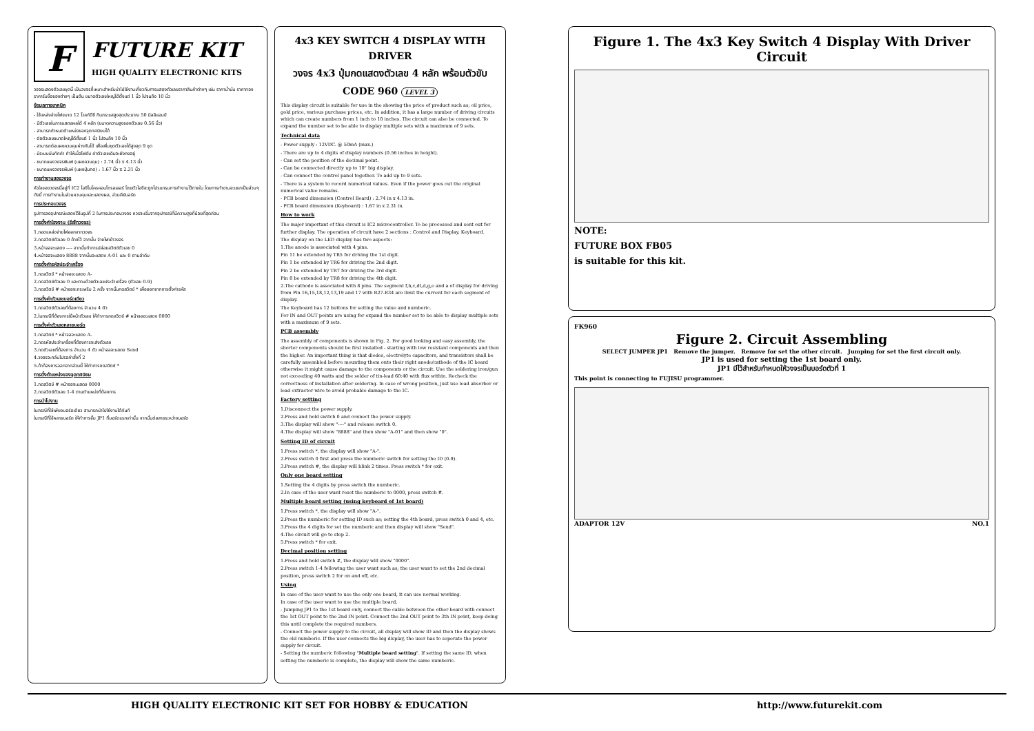F
FUTURE KIT
HIGH QUALITY ELECTRONIC KITS
วงจรแสดงตัวเลขชุดนี้ เป็นวงจรที่เหมาะสำหรับนำไปใช้งานเกี่ยวกับการแสดงตัวเลขราคาสินค้าต่างๆ เช่น ราคาน้ำมัน ราคาทอง ราคารับซื้อของต่างๆ เป็นต้น ขนาดตัวเลขใหญ่ได้ตั้งแต่ 1 นิ้ว ไปจนถึง 10 นิ้ว
ข้อมูลทางเทคนิค
- ใช้แหล่งจ่ายไฟขนาด 12 โวลท์ดีซี กินกระแสสูงสุดประมาณ 50 มิลลิแอมป์
- มีตัวเลขในการแสดงผลได้ 4 หลัก (ขนาดความสูงของตัวเลข 0.56 นิ้ว)
- สามารถกำหนดตำแหน่งของจุดทศนิยมได้
- ต่อตัวเลขขนาดใหญ่ได้ตั้งแต่ 1 นิ้ว ไปจนถึง 10 นิ้ว
- สามารถต่อแผงควบคุมห่างกันได้ เพื่อเพิ่มชุดตัวเลขได้สูงสุด 9 ชุด
- มีระบบบันทึกค่า ทำให้เมื่อไฟดับ ค่าตัวเลขเดิมจะยังคงอยู่
- ขนาดแผงวงจรพิมพ์ (แผงควบคุม) : 2.74 นิ้ว x 4.13 นิ้ว
- ขนาดแผงวงจรพิมพ์ (แผงปุ่มกด) : 1.67 นิ้ว x 2.31 นิ้ว
การทำงานของวงจร
หัวใจของวงจรนี้อยู่ที่ IC2 ไอซีไมโครคอนโทรลเลอร์ โดยตัวไอซีจะถูกโปรแกรมการทำงานไว้ภายใน โดยการทำงานจะแยกเป็นส่วนๆ ดังนี้ การทำงานในส่วนควบคุมและแสดงผล, ส่วนคีย์บอร์ด
การประกอบวงจร
รูปการลงอุปกรณ์แสดงไว้ในรูปที่ 2 ในการประกอบวงจร ควรจะเริ่มจากอุปกรณ์ที่มีความสูงที่น้อยที่สุดก่อน
การตั้งค่าโรงงาน (รีเซ็ทวงจร)
1.ถอดแหล่งจ่ายไฟออกจากวงจร
2.กดสวิตซ์ตัวเลข 0 ค้างไว้ จากนั้น จ่ายไฟเข้าวงจร
3.หน้าจอจะแสดง ---- จากนั้นทำการปล่อยสวิตซ์ตัวเลข 0
4.หน้าจอจะแสดง 8888 จากนั้นจะแสดง A-01 และ 0 ตามลำดับ
การตั้งค่ารหัสประจำเครื่อง
1.กดสวิตซ์ * หน้าจอจะแสดง A-
2.กดสวิตซ์ตัวเลข 0 และตามด้วยตัวเลขประจำเครื่อง (ตัวเลข 0-9)
3.กดสวิตซ์ # หน้าจอจะกระพริบ 2 ครั้ง จากนั้นกดสวิตซ์ * เพื่อออกจากการตั้งค่ารหัส
การตั้งค่าตัวเลขบอร์ดเดียว
1.กดสวิตซ์ตัวเลขที่ต้องการ จำนวน 4 ตัว
2.ในกรณีที่ต้องการใช้หน้าตัวเลข ให้ทำการกดสวิตซ์ # หน้าจอจะแสดง 0000
การตั้งค่าตัวเลขหลายบอร์ด
1.กดสวิตซ์ * หน้าจอจะแสดง A-
2.กดรหัสประจำเครื่องที่ต้องการจะส่งตัวเลข
3.กดตัวเลขที่ต้องการ จำนวน 4 ตัว หน้าจอจะแสดง Send
4.วงจรจะกลับไปรอคำสั่งที่ 2
5.ถ้าต้องการออกจากส่วนนี้ ให้ทำการกดสวิตซ์ *
การตั้งตำแหน่งของจุดทศนิยม
1.กดสวิตซ์ # หน้าจอจะแสดง 0000
2.กดสวิตซ์ตัวเลข 1-4 ตามตำแหน่งที่ต้องการ
การนำไปงาน
ในกรณีที่ใช้เพียงบอร์ดเดียว สามารถนำไปใช้งานได้ทันที
ในกรณีที่ใช้หลายบอร์ด ให้ทำการจั้ม JP1 ที่บอร์ดแรกเท่านั้น จากนั้นต่อสายระหว่างบอร์ด
4x3 KEY SWITCH 4 DISPLAY WITH DRIVER
วงจร 4x3 ปุ่มกดแสดงตัวเลข 4 หลัก พร้อมตัวขับ
CODE 960 LEVEL 3
This display circuit is suitable for use in the showing the price of product such as; oil price, gold price, various purchase prices, etc. In addition, it has a large number of driving circuits which can create numbers from 1 inch to 10 inches. The circuit can also be connected. To expand the number set to be able to display multiple sets with a maximum of 9 sets.
Technical data
- Power supply : 12VDC. @ 50mA (max.)
- There are up to 4 digits of display numbers (0.56 inches in height).
- Can set the position of the decimal point.
- Can be connected directly up to 10" big display.
- Can connect the control panel together. To add up to 9 sets.
- There is a system to record numerical values. Even if the power goes out the original numerical value remains.
- PCB board dimension (Control Board) : 2.74 in x 4.13 in.
- PCB board dimension (Keyboard) : 1.67 in x 2.31 in.
How to work
The major important of this circuit is IC2 microcontroller. To be processed and sent out for further display. The operation of circuit have 2 sections : Control and Display, Keyboard.
The display on the LED display has two aspects:
1.The anode is associated with 4 pins.
Pin 11 be extended by TR5 for driving the 1st digit.
Pin 1 be extended by TR6 for driving the 2nd digit.
Pin 2 be extended by TR7 for driving the 3rd digit.
Pin 8 be extended by TR8 for driving the 4th digit.
2.The cathode is associated with 8 pins. The segment f,b,c,dt,d,g,e and a of display for driving from Pin 16,15,18,12,13,19 and 17 with R27-R34 are limit the current for each segment of display.
The Keyboard has 12 buttons for setting the value and numberic.
For IN and OUT points are using for expand the number set to be able to display multiple sets with a maximum of 9 sets.
PCB assembly
The assembly of components is shown in Fig. 2. For good looking and easy assembly, the shorter components should be first installed - starting with low resistant components and then the higher. An important thing is that diodes, electrolyte capacitors, and transistors shall be carefully assembled before mounting them onto their right anode/cathode of the IC board otherwise it might cause damage to the components or the circuit. Use the soldering iron/gun not exceeding 40 watts and the solder of tin-lead 60:40 with flux within. Recheck the correctness of installation after soldering. In case of wrong position, just use lead absorber or lead extractor wire to avoid probable damage to the IC.
Factory setting
1.Disconnect the power supply.
2.Press and hold switch 0 and connect the power supply.
3.The display will show "----" and release switch 0.
4.The display will show "8888" and then show "A-01" and then show "0".
Setting ID of circuit
1.Press switch *, the display will show "A-".
2.Press switch 0 first and press the numberic switch for setting the ID (0-9).
3.Press switch #, the display will blink 2 times. Press switch * for exit.
Only one board setting
1.Setting the 4 digits by press switch the numberic.
2.In case of the user want reset the numberic to 0000, press switch #.
Multiple board setting (using keyboard of 1st board)
1.Press switch *, the display will show "A-".
2.Press the numberic for setting ID such as; setting the 4th board, press switch 0 and 4, etc.
3.Press the 4 digits for set the numberic and then display will show "Send".
4.The circuit will go to step 2.
5.Press switch * for exit.
Decimal position setting
1.Press and hold switch #, the display will show "0000".
2.Press switch 1-4 following the user want such as; the user want to set the 2nd decimal position, press switch 2 for on and off, etc.
Using
In case of the user want to use the only one board, it can use normal working.
In case of the user want to use the multiple board,
- Jumping JP1 to the 1st board only, connect the cable between the other board with connect the 1st OUT point to the 2nd IN point. Connect the 2nd OUT point to 3th IN point, keep doing this until complete the required numbers.
- Connect the power supply to the circuit, all display will show ID and then the display shows the old numberic. If the user connects the big display, the user has to seperate the power supply for circuit.
- Setting the numberic following "Multiple board setting". If setting the same ID, when setting the numberic is complete, the display will show the same numberic.
Figure 1. The 4x3 Key Switch 4 Display With Driver Circuit
NOTE:
FUTURE BOX FB05
is suitable for this kit.
FK960
Figure 2. Circuit Assembling
SELECT JUMPER JP1 Remove the jumper. Remove for set the other circuit. Jumping for set the first circuit only.
JP1 is used for setting the 1st board only.
JP1 มีไว้สำหรับกำหนดให้วงจรเป็นบอร์ดตัวที่ 1
This point is connecting to FUJISU programmer.
ADAPTOR 12V NO.1
HIGH QUALITY ELECTRONIC KIT SET FOR HOBBY & EDUCATION http://www.futurekit.com